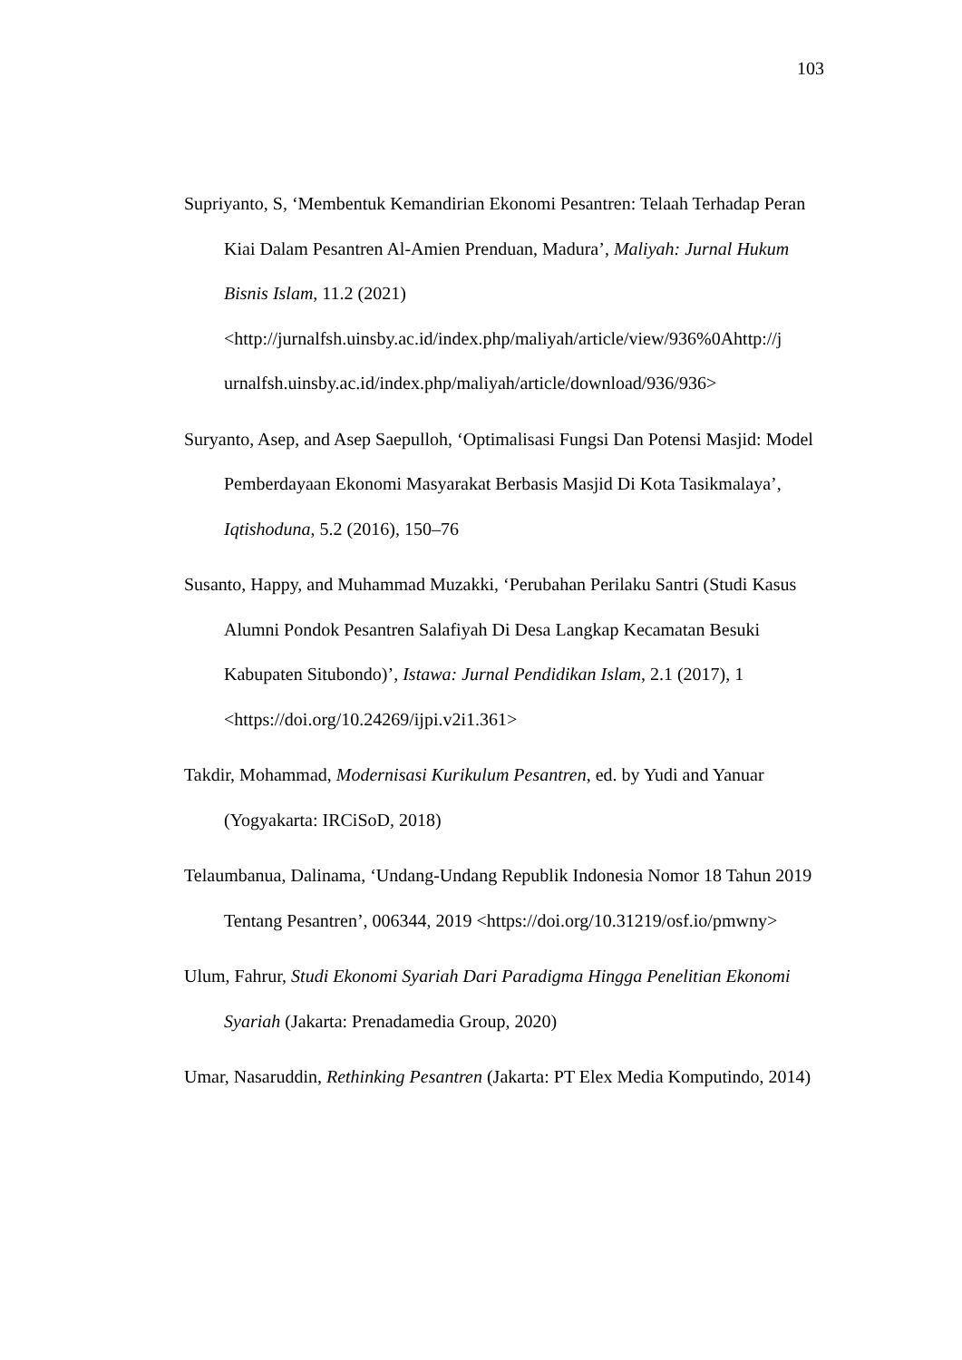103
Supriyanto, S, ‘Membentuk Kemandirian Ekonomi Pesantren: Telaah Terhadap Peran Kiai Dalam Pesantren Al-Amien Prenduan, Madura’, Maliyah: Jurnal Hukum Bisnis Islam, 11.2 (2021) <http://jurnalfsh.uinsby.ac.id/index.php/maliyah/article/view/936%0Ahttp://j urnalfsh.uinsby.ac.id/index.php/maliyah/article/download/936/936>
Suryanto, Asep, and Asep Saepulloh, ‘Optimalisasi Fungsi Dan Potensi Masjid: Model Pemberdayaan Ekonomi Masyarakat Berbasis Masjid Di Kota Tasikmalaya’, Iqtishoduna, 5.2 (2016), 150–76
Susanto, Happy, and Muhammad Muzakki, ‘Perubahan Perilaku Santri (Studi Kasus Alumni Pondok Pesantren Salafiyah Di Desa Langkap Kecamatan Besuki Kabupaten Situbondo)’, Istawa: Jurnal Pendidikan Islam, 2.1 (2017), 1 <https://doi.org/10.24269/ijpi.v2i1.361>
Takdir, Mohammad, Modernisasi Kurikulum Pesantren, ed. by Yudi and Yanuar (Yogyakarta: IRCiSoD, 2018)
Telaumbanua, Dalinama, ‘Undang-Undang Republik Indonesia Nomor 18 Tahun 2019 Tentang Pesantren’, 006344, 2019 <https://doi.org/10.31219/osf.io/pmwny>
Ulum, Fahrur, Studi Ekonomi Syariah Dari Paradigma Hingga Penelitian Ekonomi Syariah (Jakarta: Prenadamedia Group, 2020)
Umar, Nasaruddin, Rethinking Pesantren (Jakarta: PT Elex Media Komputindo, 2014)